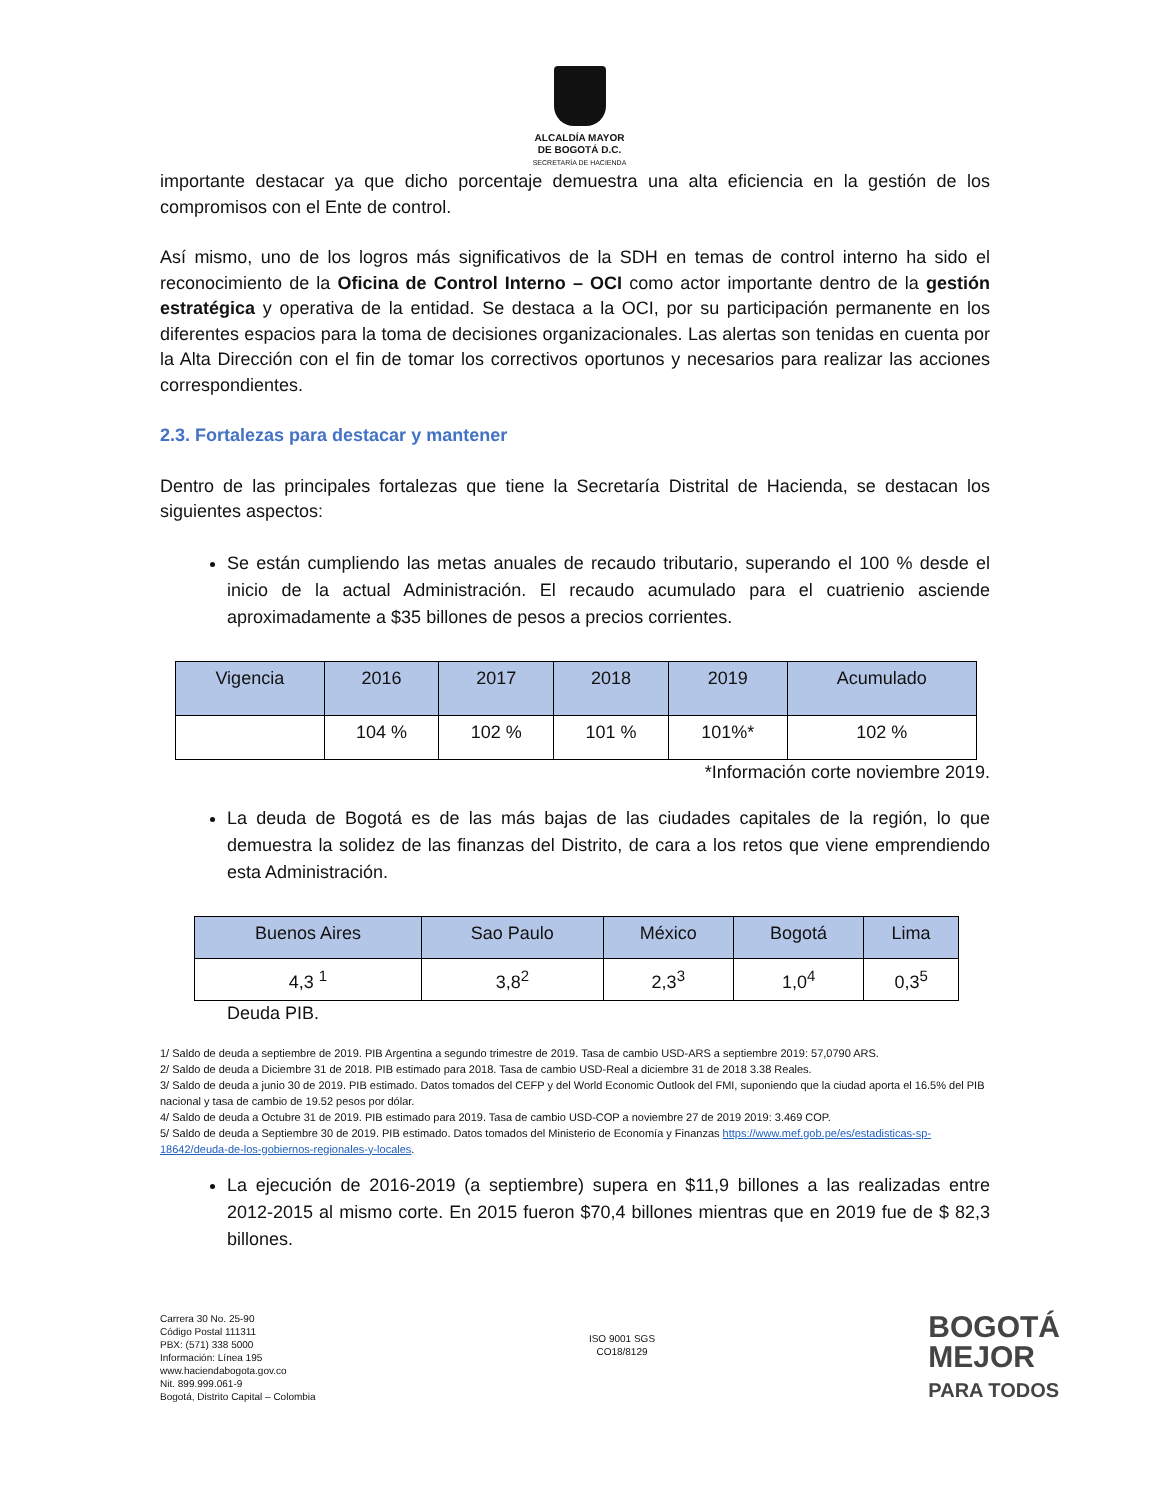ALCALDÍA MAYOR
DE BOGOTÁ D.C.
SECRETARÍA DE HACIENDA
importante destacar ya que dicho porcentaje demuestra una alta eficiencia en la gestión de los compromisos con el Ente de control.
Así mismo, uno de los logros más significativos de la SDH en temas de control interno ha sido el reconocimiento de la Oficina de Control Interno – OCI como actor importante dentro de la gestión estratégica y operativa de la entidad. Se destaca a la OCI, por su participación permanente en los diferentes espacios para la toma de decisiones organizacionales. Las alertas son tenidas en cuenta por la Alta Dirección con el fin de tomar los correctivos oportunos y necesarios para realizar las acciones correspondientes.
2.3. Fortalezas para destacar y mantener
Dentro de las principales fortalezas que tiene la Secretaría Distrital de Hacienda, se destacan los siguientes aspectos:
Se están cumpliendo las metas anuales de recaudo tributario, superando el 100 % desde el inicio de la actual Administración. El recaudo acumulado para el cuatrienio asciende aproximadamente a $35 billones de pesos a precios corrientes.
| Vigencia | 2016 | 2017 | 2018 | 2019 | Acumulado |
| --- | --- | --- | --- | --- | --- |
| | 104 % | 102 % | 101 % | 101%* | 102 % |
*Información corte noviembre 2019.
La deuda de Bogotá es de las más bajas de las ciudades capitales de la región, lo que demuestra la solidez de las finanzas del Distrito, de cara a los retos que viene emprendiendo esta Administración.
| Buenos Aires | Sao Paulo | México | Bogotá | Lima |
| --- | --- | --- | --- | --- |
| 4,3 <sup>1</sup> | 3,8<sup>2</sup> | 2,3<sup>3</sup> | 1,0<sup>4</sup> | 0,3<sup>5</sup> |
Deuda PIB.
1/ Saldo de deuda a septiembre de 2019. PIB Argentina a segundo trimestre de 2019. Tasa de cambio USD-ARS a septiembre 2019: 57,0790 ARS.
2/ Saldo de deuda a Diciembre 31 de 2018. PIB estimado para 2018. Tasa de cambio USD-Real a diciembre 31 de 2018 3.38 Reales.
3/ Saldo de deuda a junio 30 de 2019. PIB estimado. Datos tomados del CEFP y del World Economic Outlook del FMI, suponiendo que la ciudad aporta el 16.5% del PIB nacional y tasa de cambio de 19.52 pesos por dólar.
4/ Saldo de deuda a Octubre 31 de 2019. PIB estimado para 2019. Tasa de cambio USD-COP a noviembre 27 de 2019 2019: 3.469 COP.
5/ Saldo de deuda a Septiembre 30 de 2019. PIB estimado. Datos tomados del Ministerio de Economía y Finanzas https://www.mef.gob.pe/es/estadisticas-sp-18642/deuda-de-los-gobiernos-regionales-y-locales.
La ejecución de 2016-2019 (a septiembre) supera en $11,9 billones a las realizadas entre 2012-2015 al mismo corte. En 2015 fueron $70,4 billones mientras que en 2019 fue de $ 82,3 billones.
Carrera 30 No. 25-90
Código Postal 111311
PBX: (571) 338 5000
Información: Línea 195
www.haciendabogota.gov.co
Nit. 899.999.061-9
Bogotá, Distrito Capital – Colombia
ISO 9001 SGS
CO18/8129
BOGOTÁ
MEJOR
PARA TODOS